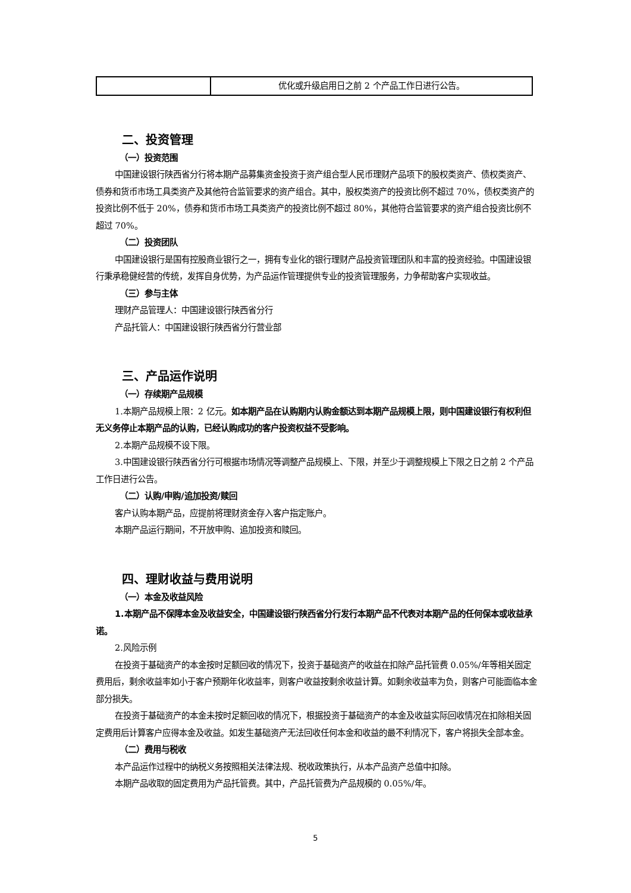| | 优化或升级启用日之前 2 个产品工作日进行公告。 |
二、投资管理
（一）投资范围
中国建设银行陕西省分行将本期产品募集资金投资于资产组合型人民币理财产品项下的股权类资产、债权类资产、债券和货币市场工具类资产及其他符合监管要求的资产组合。其中，股权类资产的投资比例不超过 70%，债权类资产的投资比例不低于 20%，债券和货币市场工具类资产的投资比例不超过 80%，其他符合监管要求的资产组合投资比例不超过 70%。
（二）投资团队
中国建设银行是国有控股商业银行之一，拥有专业化的银行理财产品投资管理团队和丰富的投资经验。中国建设银行秉承稳健经营的传统，发挥自身优势，为产品运作管理提供专业的投资管理服务，力争帮助客户实现收益。
（三）参与主体
理财产品管理人：中国建设银行陕西省分行
产品托管人：中国建设银行陕西省分行营业部
三、产品运作说明
（一）存续期产品规模
1.本期产品规模上限：2 亿元。如本期产品在认购期内认购金额达到本期产品规模上限，则中国建设银行有权利但无义务停止本期产品的认购，已经认购成功的客户投资权益不受影响。
2.本期产品规模不设下限。
3.中国建设银行陕西省分行可根据市场情况等调整产品规模上、下限，并至少于调整规模上下限之日之前 2 个产品工作日进行公告。
（二）认购/申购/追加投资/赎回
客户认购本期产品，应提前将理财资金存入客户指定账户。
本期产品运行期间，不开放申购、追加投资和赎回。
四、理财收益与费用说明
（一）本金及收益风险
1.本期产品不保障本金及收益安全，中国建设银行陕西省分行发行本期产品不代表对本期产品的任何保本或收益承诺。
2.风险示例
在投资于基础资产的本金按时足额回收的情况下，投资于基础资产的收益在扣除产品托管费 0.05%/年等相关固定费用后，剩余收益率如小于客户预期年化收益率，则客户收益按剩余收益计算。如剩余收益率为负，则客户可能面临本金部分损失。
在投资于基础资产的本金未按时足额回收的情况下，根据投资于基础资产的本金及收益实际回收情况在扣除相关固定费用后计算客户应得本金及收益。如发生基础资产无法回收任何本金和收益的最不利情况下，客户将损失全部本金。
（二）费用与税收
本产品运作过程中的纳税义务按照相关法律法规、税收政策执行，从本产品资产总值中扣除。
本期产品收取的固定费用为产品托管费。其中，产品托管费为产品规模的 0.05%/年。
5